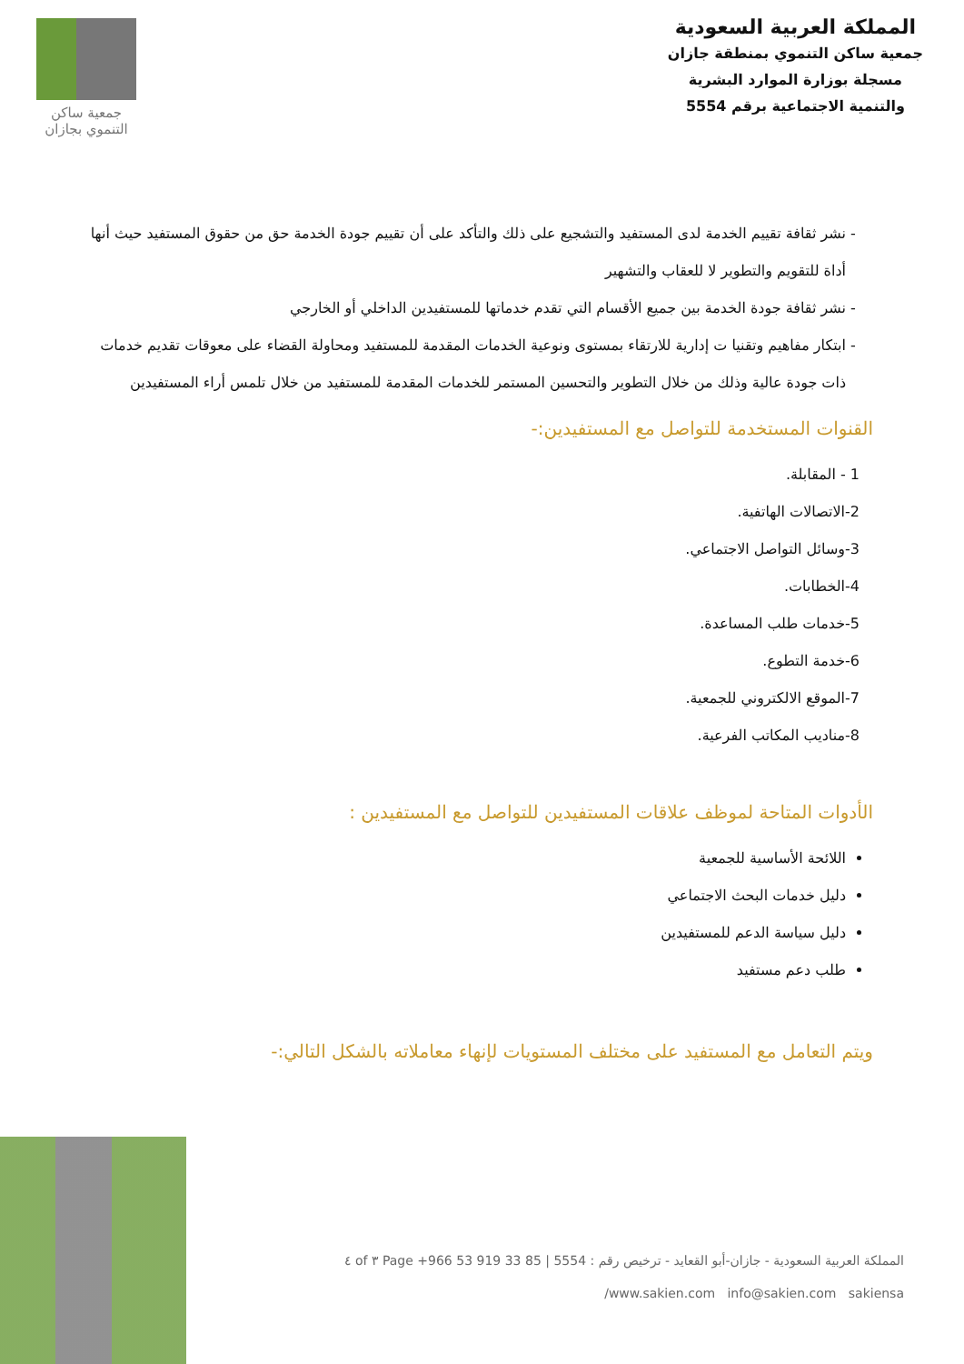المملكة العربية السعودية
جمعية ساكن التنموي بمنطقة جازان
مسجلة بوزارة الموارد البشرية
والتنمية الاجتماعية برقم 5554
جمعية ساكن
التنموي بجازان
نشر ثقافة تقييم الخدمة لدى المستفيد والتشجيع على ذلك والتأكد على أن تقييم جودة الخدمة حق من حقوق المستفيد حيث أنها أداة للتقويم والتطوير لا للعقاب والتشهير
نشر ثقافة جودة الخدمة بين جميع الأقسام التي تقدم خدماتها للمستفيدين الداخلي أو الخارجي
ابتكار مفاهيم وتقنيا ت إدارية للارتقاء بمستوى ونوعية الخدمات المقدمة للمستفيد ومحاولة القضاء على معوقات تقديم خدمات ذات جودة عالية وذلك من خلال التطوير والتحسين المستمر للخدمات المقدمة للمستفيد من خلال تلمس أراء المستفيدين
القنوات المستخدمة للتواصل مع المستفيدين:-
1 - المقابلة.
2-الاتصالات الهاتفية.
3-وسائل التواصل الاجتماعي.
4-الخطابات.
5-خدمات طلب المساعدة.
6-خدمة التطوع.
7-الموقع الالكتروني للجمعية.
8-مناديب المكاتب الفرعية.
الأدوات المتاحة لموظف علاقات المستفيدين للتواصل مع المستفيدين :
اللائحة الأساسية للجمعية
دليل خدمات البحث الاجتماعي
دليل سياسة الدعم للمستفيدين
طلب دعم مستفيد
ويتم التعامل مع المستفيد على مختلف المستويات لإنهاء معاملاته بالشكل التالي:-
المملكة العربية السعودية - جازان-أبو القعايد - ترخيص رقم : 5554 | 85 33 919 53 966+ Page ٣ of ٤
www.sakien.com info@sakien.com sakiensa/